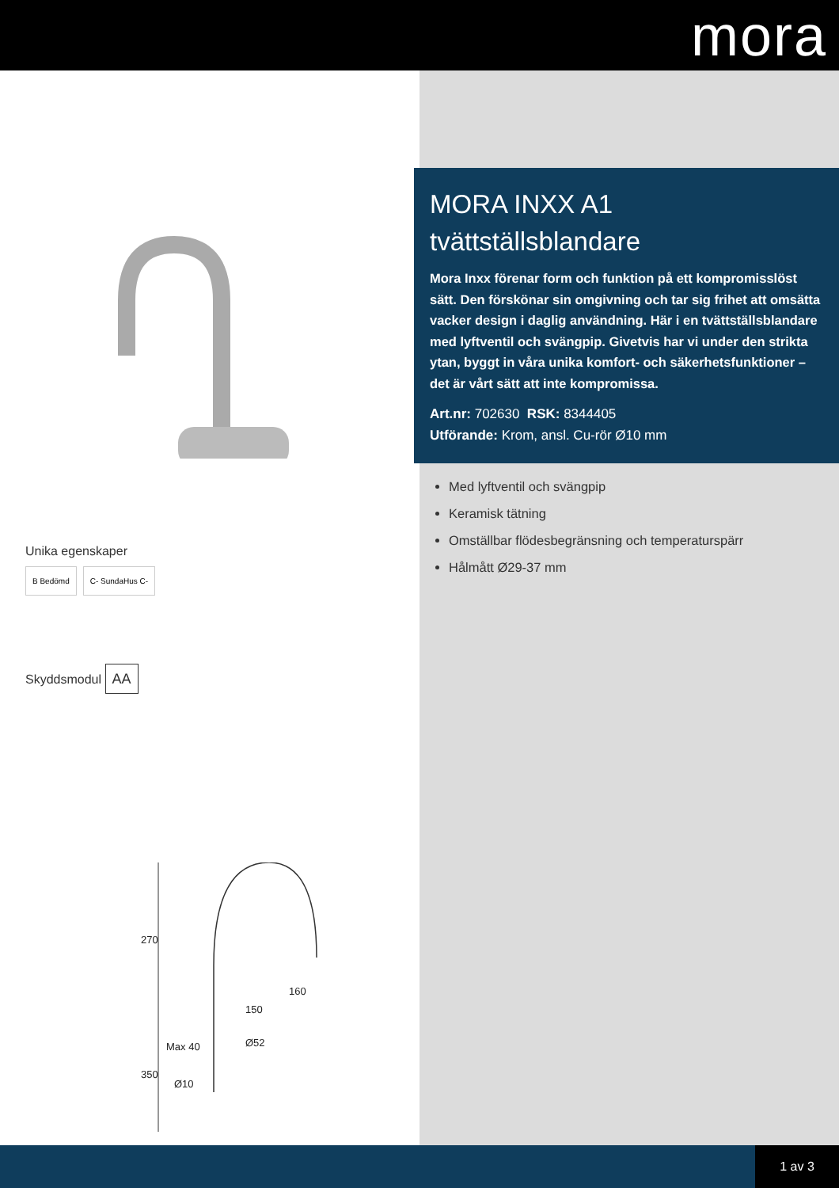mora
Unika egenskaper
B Bedömd C- SundaHus C-
Skyddsmodul AA
270
160
150
Ø52 Max 40
350
Ø10
MORA INXX A1
tvättställsblandare
Mora Inxx förenar form och funktion på ett kompromisslöst sätt. Den förskönar sin omgivning och tar sig frihet att omsätta vacker design i daglig användning. Här i en tvättställsblandare med lyftventil och svängpip. Givetvis har vi under den strikta ytan, byggt in våra unika komfort- och säkerhetsfunktioner – det är vårt sätt att inte kompromissa.
Art.nr: 702630 RSK: 8344405
Utförande: Krom, ansl. Cu-rör Ø10 mm
Med lyftventil och svängpip
Keramisk tätning
Omställbar flödesbegränsning och temperaturspärr
Hålmått Ø29-37 mm
1 av 3